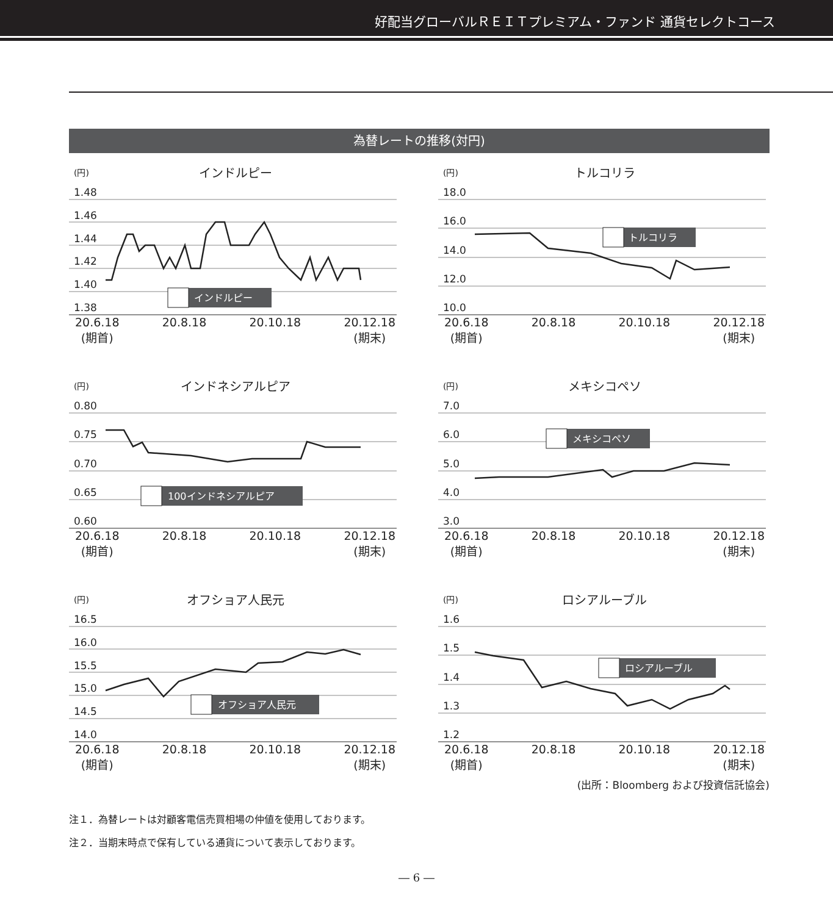好配当グローバルＲＥＩＴプレミアム・ファンド 通貨セレクトコース
為替レートの推移(対円)
(円)
インドルピー
1.48
1.46
1.44
1.42
1.40
1.38
インドルピー
20.6.18
(期首) 20.8.18 20.10.18 20.12.18
(期末)
(円)
トルコリラ
18.0
16.0
14.0
12.0
10.0
トルコリラ
20.6.18
(期首) 20.8.18 20.10.18 20.12.18
(期末)
(円)
インドネシアルピア
0.80
0.75
0.70
0.65
0.60
100インドネシアルピア
20.6.18
(期首) 20.8.18 20.10.18 20.12.18
(期末)
(円)
メキシコペソ
7.0
6.0
5.0
4.0
3.0
メキシコペソ
20.6.18
(期首) 20.8.18 20.10.18 20.12.18
(期末)
(円)
オフショア人民元
16.5
16.0
15.5
15.0
14.5
14.0
オフショア人民元
20.6.18
(期首) 20.8.18 20.10.18 20.12.18
(期末)
(円)
ロシアルーブル
1.6
1.5
1.4
1.3
1.2
ロシアルーブル
20.6.18
(期首) 20.8.18 20.10.18 20.12.18
(期末)
(出所：Bloomberg および投資信託協会)
注１．為替レートは対顧客電信売買相場の仲値を使用しております。
注２．当期末時点で保有している通貨について表示しております。
― 6 ―